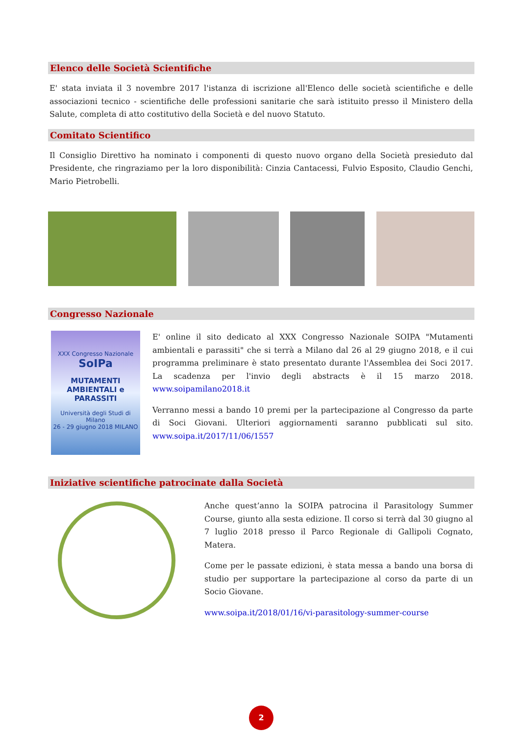Elenco delle Società Scientifiche
E' stata inviata il 3 novembre 2017 l'istanza di iscrizione all'Elenco delle società scientifiche e delle associazioni tecnico - scientifiche delle professioni sanitarie che sarà istituito presso il Ministero della Salute, completa di atto costitutivo della Società e del nuovo Statuto.
Comitato Scientifico
Il Consiglio Direttivo ha nominato i componenti di questo nuovo organo della Società presieduto dal Presidente, che ringraziamo per la loro disponibilità: Cinzia Cantacessi, Fulvio Esposito, Claudio Genchi, Mario Pietrobelli.
Congresso Nazionale
XXX Congresso Nazionale SoIPa
MUTAMENTI AMBIENTALI e PARASSITI
Università degli Studi di Milano
26 - 29 giugno 2018 MILANO
E' online il sito dedicato al XXX Congresso Nazionale SOIPA "Mutamenti ambientali e parassiti" che si terrà a Milano dal 26 al 29 giugno 2018, e il cui programma preliminare è stato presentato durante l'Assemblea dei Soci 2017. La scadenza per l'invio degli abstracts è il 15 marzo 2018. www.soipamilano2018.it
Verranno messi a bando 10 premi per la partecipazione al Congresso da parte di Soci Giovani. Ulteriori aggiornamenti saranno pubblicati sul sito. www.soipa.it/2017/11/06/1557
Iniziative scientifiche patrocinate dalla Società
Anche quest’anno la SOIPA patrocina il Parasitology Summer Course, giunto alla sesta edizione. Il corso si terrà dal 30 giugno al 7 luglio 2018 presso il Parco Regionale di Gallipoli Cognato, Matera.
Come per le passate edizioni, è stata messa a bando una borsa di studio per supportare la partecipazione al corso da parte di un Socio Giovane.
www.soipa.it/2018/01/16/vi-parasitology-summer-course
2